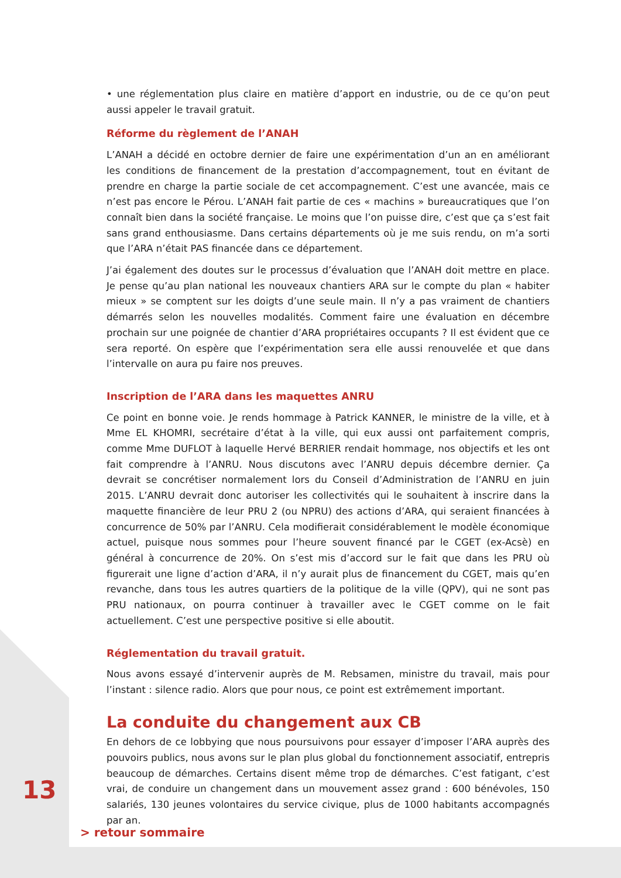• une réglementation plus claire en matière d’apport en industrie, ou de ce qu’on peut aussi appeler le travail gratuit.
Réforme du règlement de l’ANAH
L’ANAH a décidé en octobre dernier de faire une expérimentation d’un an en améliorant les conditions de financement de la prestation d’accompagnement, tout en évitant de prendre en charge la partie sociale de cet accompagnement. C’est une avancée, mais ce n’est pas encore le Pérou. L’ANAH fait partie de ces « machins » bureaucratiques que l’on connaît bien dans la société française. Le moins que l’on puisse dire, c’est que ça s’est fait sans grand enthousiasme. Dans certains départements où je me suis rendu, on m’a sorti que l’ARA n’était PAS financée dans ce département.
J’ai également des doutes sur le processus d’évaluation que l’ANAH doit mettre en place. Je pense qu’au plan national les nouveaux chantiers ARA sur le compte du plan « habiter mieux » se comptent sur les doigts d’une seule main. Il n’y a pas vraiment de chantiers démarrés selon les nouvelles modalités. Comment faire une évaluation en décembre prochain sur une poignée de chantier d’ARA propriétaires occupants ? Il est évident que ce sera reporté. On espère que l’expérimentation sera elle aussi renouvelée et que dans l’intervalle on aura pu faire nos preuves.
Inscription de l’ARA dans les maquettes ANRU
Ce point en bonne voie. Je rends hommage à Patrick KANNER, le ministre de la ville, et à Mme EL KHOMRI, secrétaire d’état à la ville, qui eux aussi ont parfaitement compris, comme Mme DUFLOT à laquelle Hervé BERRIER rendait hommage, nos objectifs et les ont fait comprendre à l’ANRU. Nous discutons avec l’ANRU depuis décembre dernier. Ça devrait se concrétiser normalement lors du Conseil d’Administration de l’ANRU en juin 2015. L’ANRU devrait donc autoriser les collectivités qui le souhaitent à inscrire dans la maquette financière de leur PRU 2 (ou NPRU) des actions d’ARA, qui seraient financées à concurrence de 50% par l’ANRU. Cela modifierait considérablement le modèle économique actuel, puisque nous sommes pour l’heure souvent financé par le CGET (ex-Acsè) en général à concurrence de 20%. On s’est mis d’accord sur le fait que dans les PRU où figurerait une ligne d’action d’ARA, il n’y aurait plus de financement du CGET, mais qu’en revanche, dans tous les autres quartiers de la politique de la ville (QPV), qui ne sont pas PRU nationaux, on pourra continuer à travailler avec le CGET comme on le fait actuellement. C’est une perspective positive si elle aboutit.
Réglementation du travail gratuit.
Nous avons essayé d’intervenir auprès de M. Rebsamen, ministre du travail, mais pour l’instant : silence radio. Alors que pour nous, ce point est extrêmement important.
La conduite du changement aux CB
En dehors de ce lobbying que nous poursuivons pour essayer d’imposer l’ARA auprès des pouvoirs publics, nous avons sur le plan plus global du fonctionnement associatif, entrepris beaucoup de démarches. Certains disent même trop de démarches. C’est fatigant, c’est vrai, de conduire un changement dans un mouvement assez grand : 600 bénévoles, 150 salariés, 130 jeunes volontaires du service civique, plus de 1000 habitants accompagnés par an.
13
> retour sommaire